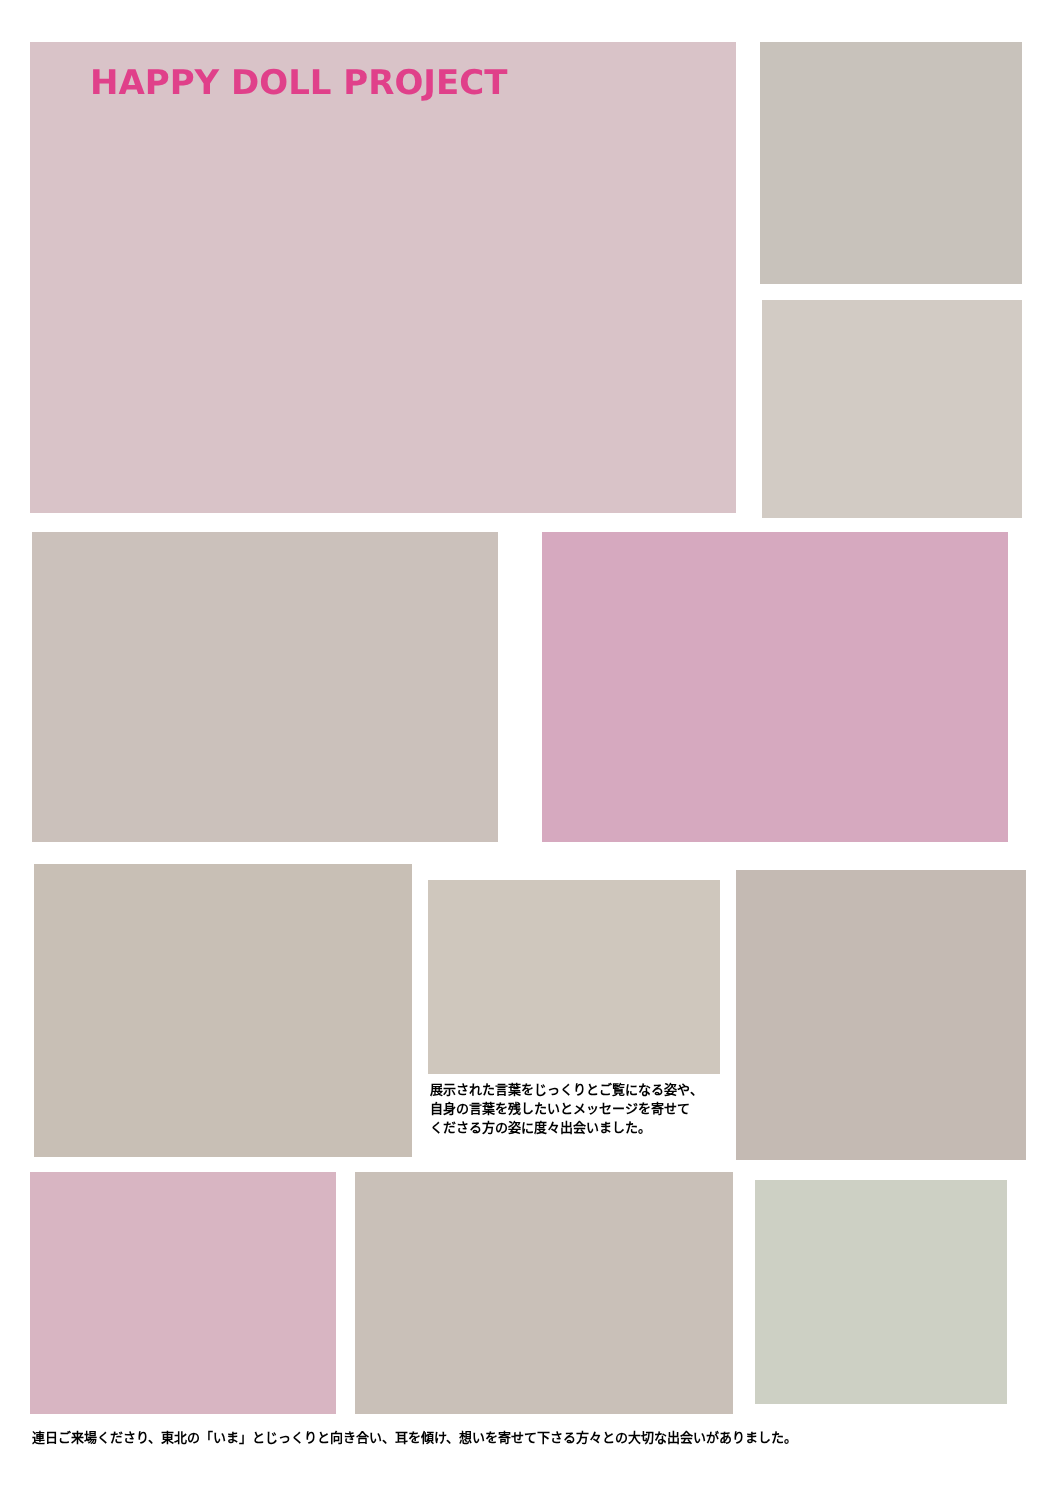HAPPY DOLL PROJECT
展示された言葉をじっくりとご覧になる姿や、
自身の言葉を残したいとメッセージを寄せて
くださる方の姿に度々出会いました。
連日ご来場くださり、東北の「いま」とじっくりと向き合い、耳を傾け、想いを寄せて下さる方々との大切な出会いがありました。